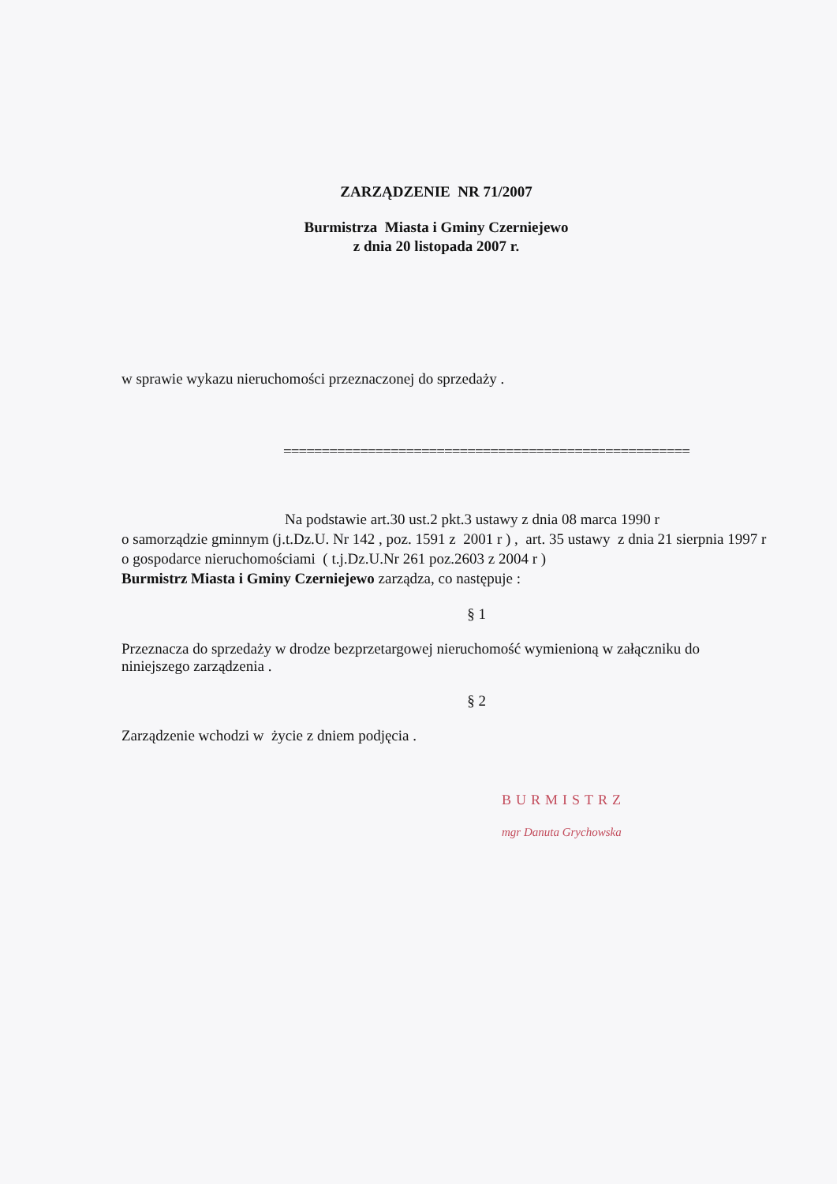ZARZĄDZENIE NR 71/2007
Burmistrza Miasta i Gminy Czerniejewo
z dnia 20 listopada 2007 r.
w sprawie wykazu nieruchomości przeznaczonej do sprzedaży .
=====================================================
Na podstawie art.30 ust.2 pkt.3 ustawy z dnia 08 marca 1990 r
o samorządzie gminnym (j.t.Dz.U. Nr 142 , poz. 1591 z 2001 r ) , art. 35 ustawy z dnia 21 sierpnia 1997 r o gospodarce nieruchomościami ( t.j.Dz.U.Nr 261 poz.2603 z 2004 r )
Burmistrz Miasta i Gminy Czerniejewo zarządza, co następuje :
§ 1
Przeznacza do sprzedaży w drodze bezprzetargowej nieruchomość wymienioną w załączniku do niniejszego zarządzenia .
§ 2
Zarządzenie wchodzi w życie z dniem podjęcia .
BURMISTRZ
mgr Danuta Grychowska